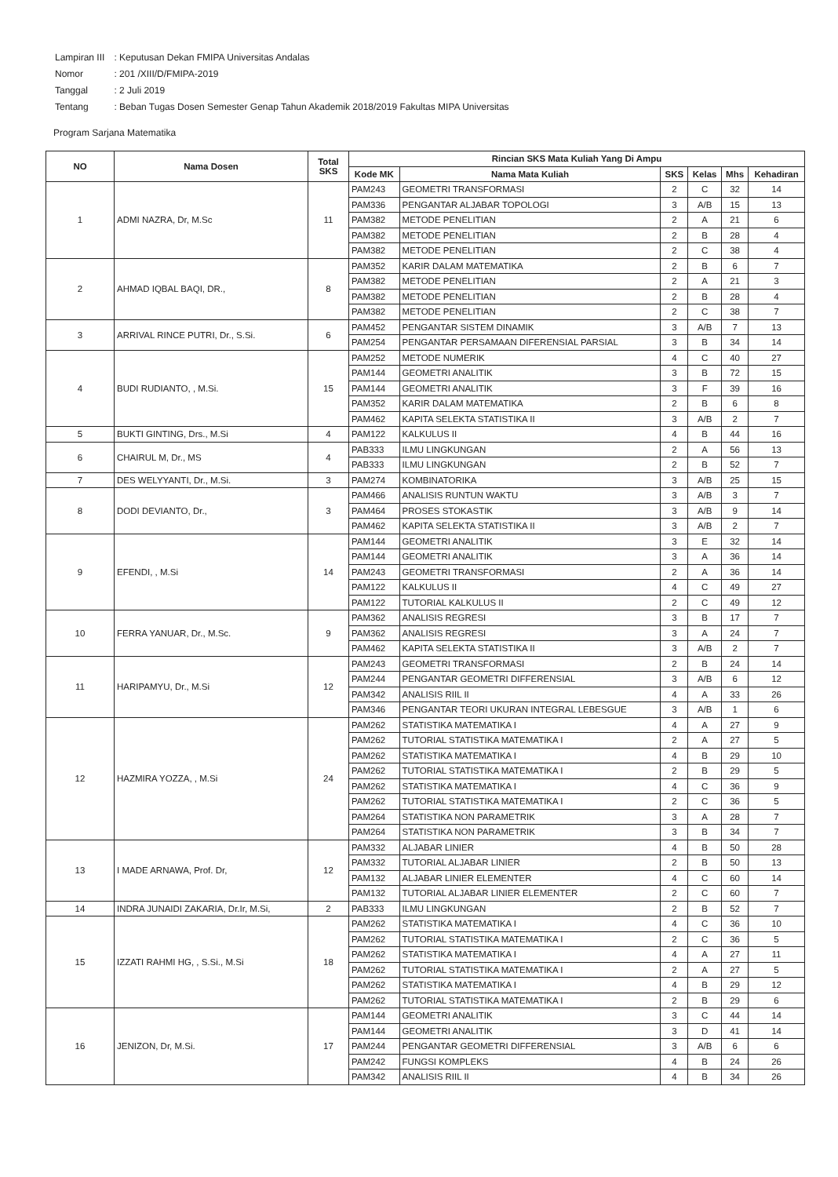| Lampiran III | : Keputusan Dekan FMIPA Universitas Andalas |
| Nomor | : 201 /XIII/D/FMIPA-2019 |
| Tanggal | : 2 Juli 2019 |
| Tentang | : Beban Tugas Dosen Semester Genap Tahun Akademik 2018/2019 Fakultas MIPA Universitas |
Program Sarjana Matematika
| NO | Nama Dosen | Total SKS | Rincian SKS Mata Kuliah Yang Di Ampu | | | | | |
| --- | --- | --- | --- | --- | --- | --- | --- | --- |
| | | | Kode MK | Nama Mata Kuliah | SKS | Kelas | Mhs | Kehadiran |
| 1 | ADMI NAZRA, Dr, M.Sc | 11 | PAM243 | GEOMETRI TRANSFORMASI | 2 | C | 32 | 14 |
| | | | PAM336 | PENGANTAR ALJABAR TOPOLOGI | 3 | A/B | 15 | 13 |
| | | | PAM382 | METODE PENELITIAN | 2 | A | 21 | 6 |
| | | | PAM382 | METODE PENELITIAN | 2 | B | 28 | 4 |
| | | | PAM382 | METODE PENELITIAN | 2 | C | 38 | 4 |
| 2 | AHMAD IQBAL BAQI, DR., | 8 | PAM352 | KARIR DALAM MATEMATIKA | 2 | B | 6 | 7 |
| | | | PAM382 | METODE PENELITIAN | 2 | A | 21 | 3 |
| | | | PAM382 | METODE PENELITIAN | 2 | B | 28 | 4 |
| | | | PAM382 | METODE PENELITIAN | 2 | C | 38 | 7 |
| 3 | ARRIVAL RINCE PUTRI, Dr., S.Si. | 6 | PAM452 | PENGANTAR SISTEM DINAMIK | 3 | A/B | 7 | 13 |
| | | | PAM254 | PENGANTAR PERSAMAAN DIFERENSIAL PARSIAL | 3 | B | 34 | 14 |
| 4 | BUDI RUDIANTO, , M.Si. | 15 | PAM252 | METODE NUMERIK | 4 | C | 40 | 27 |
| | | | PAM144 | GEOMETRI ANALITIK | 3 | B | 72 | 15 |
| | | | PAM144 | GEOMETRI ANALITIK | 3 | F | 39 | 16 |
| | | | PAM352 | KARIR DALAM MATEMATIKA | 2 | B | 6 | 8 |
| | | | PAM462 | KAPITA SELEKTA STATISTIKA II | 3 | A/B | 2 | 7 |
| 5 | BUKTI GINTING, Drs., M.Si | 4 | PAM122 | KALKULUS II | 4 | B | 44 | 16 |
| 6 | CHAIRUL M, Dr., MS | 4 | PAB333 | ILMU LINGKUNGAN | 2 | A | 56 | 13 |
| | | | PAB333 | ILMU LINGKUNGAN | 2 | B | 52 | 7 |
| 7 | DES WELYYANTI, Dr., M.Si. | 3 | PAM274 | KOMBINATORIKA | 3 | A/B | 25 | 15 |
| 8 | DODI DEVIANTO, Dr., | 3 | PAM466 | ANALISIS RUNTUN WAKTU | 3 | A/B | 3 | 7 |
| | | | PAM464 | PROSES STOKASTIK | 3 | A/B | 9 | 14 |
| | | | PAM462 | KAPITA SELEKTA STATISTIKA II | 3 | A/B | 2 | 7 |
| 9 | EFENDI, , M.Si | 14 | PAM144 | GEOMETRI ANALITIK | 3 | E | 32 | 14 |
| | | | PAM144 | GEOMETRI ANALITIK | 3 | A | 36 | 14 |
| | | | PAM243 | GEOMETRI TRANSFORMASI | 2 | A | 36 | 14 |
| | | | PAM122 | KALKULUS II | 4 | C | 49 | 27 |
| | | | PAM122 | TUTORIAL KALKULUS II | 2 | C | 49 | 12 |
| 10 | FERRA YANUAR, Dr., M.Sc. | 9 | PAM362 | ANALISIS REGRESI | 3 | B | 17 | 7 |
| | | | PAM362 | ANALISIS REGRESI | 3 | A | 24 | 7 |
| | | | PAM462 | KAPITA SELEKTA STATISTIKA II | 3 | A/B | 2 | 7 |
| 11 | HARIPAMYU, Dr., M.Si | 12 | PAM243 | GEOMETRI TRANSFORMASI | 2 | B | 24 | 14 |
| | | | PAM244 | PENGANTAR GEOMETRI DIFFERENSIAL | 3 | A/B | 6 | 12 |
| | | | PAM342 | ANALISIS RIIL II | 4 | A | 33 | 26 |
| | | | PAM346 | PENGANTAR TEORI UKURAN INTEGRAL LEBESGUE | 3 | A/B | 1 | 6 |
| 12 | HAZMIRA YOZZA, , M.Si | 24 | PAM262 | STATISTIKA MATEMATIKA I | 4 | A | 27 | 9 |
| | | | PAM262 | TUTORIAL STATISTIKA MATEMATIKA I | 2 | A | 27 | 5 |
| | | | PAM262 | STATISTIKA MATEMATIKA I | 4 | B | 29 | 10 |
| | | | PAM262 | TUTORIAL STATISTIKA MATEMATIKA I | 2 | B | 29 | 5 |
| | | | PAM262 | STATISTIKA MATEMATIKA I | 4 | C | 36 | 9 |
| | | | PAM262 | TUTORIAL STATISTIKA MATEMATIKA I | 2 | C | 36 | 5 |
| | | | PAM264 | STATISTIKA NON PARAMETRIK | 3 | A | 28 | 7 |
| | | | PAM264 | STATISTIKA NON PARAMETRIK | 3 | B | 34 | 7 |
| 13 | I MADE ARNAWA, Prof. Dr, | 12 | PAM332 | ALJABAR LINIER | 4 | B | 50 | 28 |
| | | | PAM332 | TUTORIAL ALJABAR LINIER | 2 | B | 50 | 13 |
| | | | PAM132 | ALJABAR LINIER ELEMENTER | 4 | C | 60 | 14 |
| | | | PAM132 | TUTORIAL ALJABAR LINIER ELEMENTER | 2 | C | 60 | 7 |
| 14 | INDRA JUNAIDI ZAKARIA, Dr.Ir, M.Si, | 2 | PAB333 | ILMU LINGKUNGAN | 2 | B | 52 | 7 |
| 15 | IZZATI RAHMI HG, , S.Si., M.Si | 18 | PAM262 | STATISTIKA MATEMATIKA I | 4 | C | 36 | 10 |
| | | | PAM262 | TUTORIAL STATISTIKA MATEMATIKA I | 2 | C | 36 | 5 |
| | | | PAM262 | STATISTIKA MATEMATIKA I | 4 | A | 27 | 11 |
| | | | PAM262 | TUTORIAL STATISTIKA MATEMATIKA I | 2 | A | 27 | 5 |
| | | | PAM262 | STATISTIKA MATEMATIKA I | 4 | B | 29 | 12 |
| | | | PAM262 | TUTORIAL STATISTIKA MATEMATIKA I | 2 | B | 29 | 6 |
| 16 | JENIZON, Dr, M.Si. | 17 | PAM144 | GEOMETRI ANALITIK | 3 | C | 44 | 14 |
| | | | PAM144 | GEOMETRI ANALITIK | 3 | D | 41 | 14 |
| | | | PAM244 | PENGANTAR GEOMETRI DIFFERENSIAL | 3 | A/B | 6 | 6 |
| | | | PAM242 | FUNGSI KOMPLEKS | 4 | B | 24 | 26 |
| | | | PAM342 | ANALISIS RIIL II | 4 | B | 34 | 26 |